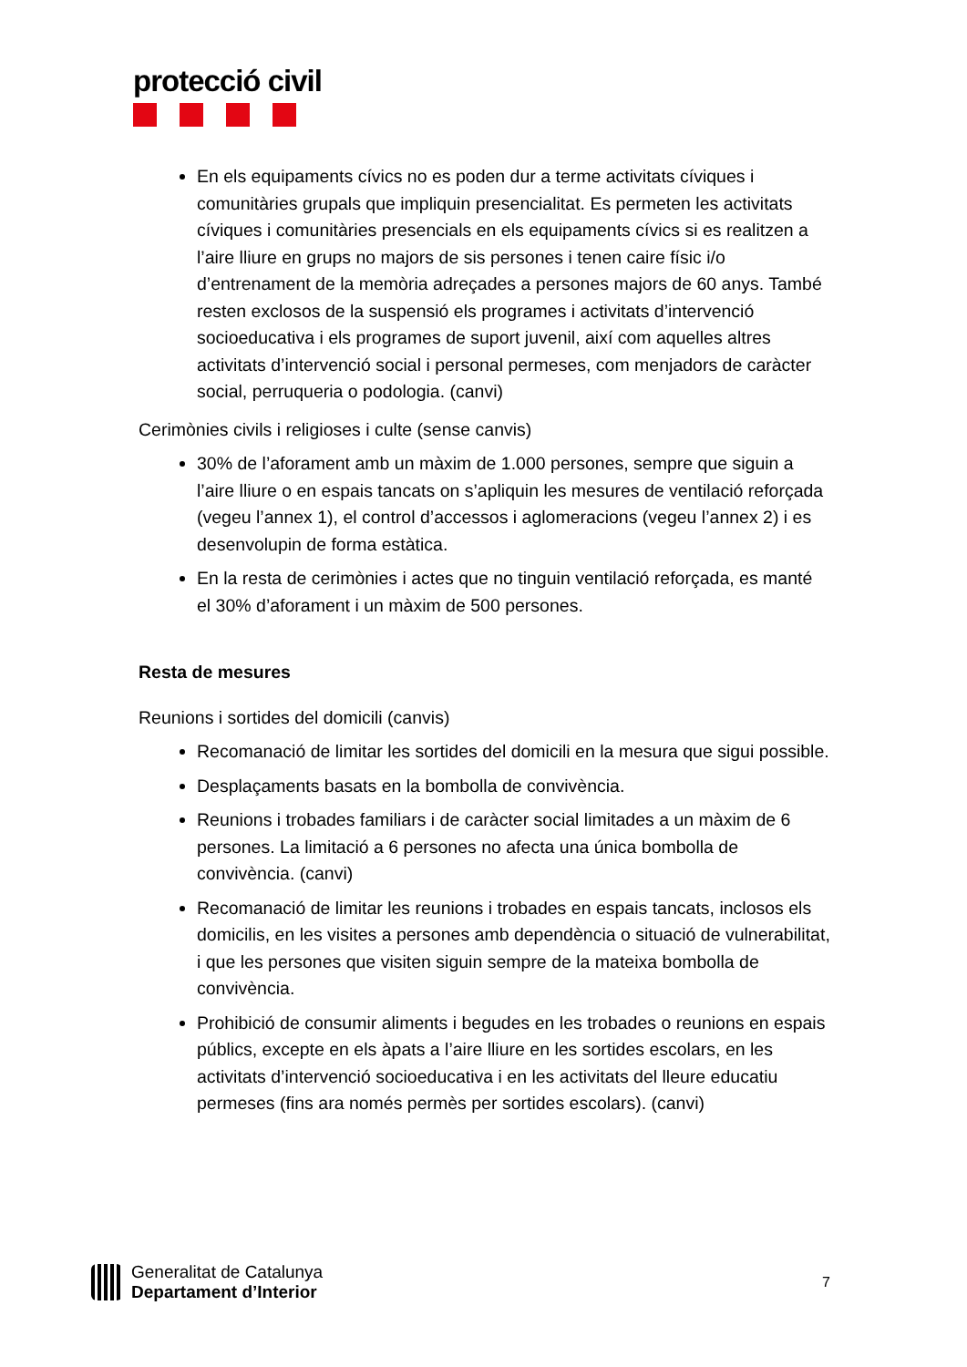protecció civil
En els equipaments cívics no es poden dur a terme activitats cíviques i comunitàries grupals que impliquin presencialitat. Es permeten les activitats cíviques i comunitàries presencials en els equipaments cívics si es realitzen a l’aire lliure en grups no majors de sis persones i tenen caire físic i/o d’entrenament de la memòria adreçades a persones majors de 60 anys. També resten exclosos de la suspensió els programes i activitats d’intervenció socioeducativa i els programes de suport juvenil, així com aquelles altres activitats d’intervenció social i personal permeses, com menjadors de caràcter social, perruqueria o podologia. (canvi)
Cerimònies civils i religioses i culte (sense canvis)
30% de l’aforament amb un màxim de 1.000 persones, sempre que siguin a l’aire lliure o en espais tancats on s’apliquin les mesures de ventilació reforçada (vegeu l’annex 1), el control d’accessos i aglomeracions (vegeu l’annex 2) i es desenvolupin de forma estàtica.
En la resta de cerimònies i actes que no tinguin ventilació reforçada, es manté el 30% d’aforament i un màxim de 500 persones.
Resta de mesures
Reunions i sortides del domicili (canvis)
Recomanació de limitar les sortides del domicili en la mesura que sigui possible.
Desplaçaments basats en la bombolla de convivència.
Reunions i trobades familiars i de caràcter social limitades a un màxim de 6 persones. La limitació a 6 persones no afecta una única bombolla de convivència. (canvi)
Recomanació de limitar les reunions i trobades en espais tancats, inclosos els domicilis, en les visites a persones amb dependència o situació de vulnerabilitat, i que les persones que visiten siguin sempre de la mateixa bombolla de convivència.
Prohibició de consumir aliments i begudes en les trobades o reunions en espais públics, excepte en els àpats a l’aire lliure en les sortides escolars, en les activitats d’intervenció socioeducativa i en les activitats del lleure educatiu permeses (fins ara només permès per sortides escolars). (canvi)
Generalitat de Catalunya
Departament d’Interior
7